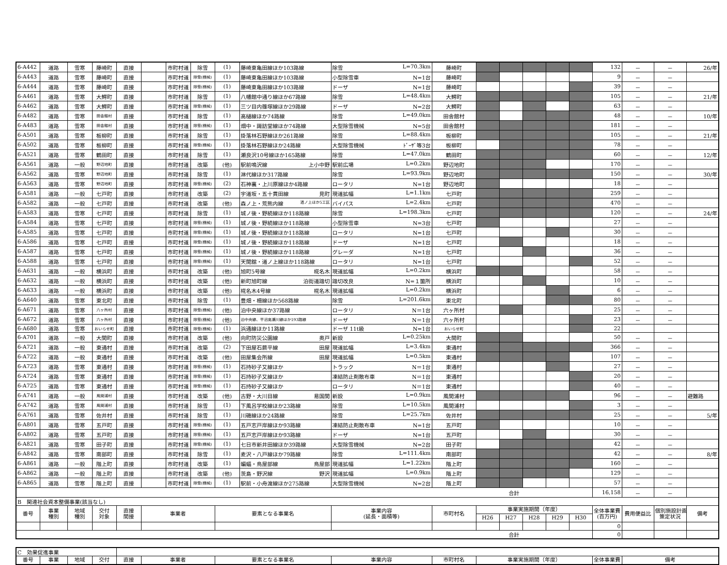| 6-A442 | 道路 | 雪寒 | 藤崎町 | 直接 | | 市町村道 | 除雪 | (1) | 藤崎東亀田線ほか103路線 | 除雪 L=70.3km | 藤崎町 | | | | | | 132 | － | － | 26/年 |
| 6-A443 | 道路 | 雪寒 | 藤崎町 | 直接 | | 市町村道 | 除雪(機械) | (1) | 藤崎東亀田線ほか103路線 | 小型除雪車 N=1台 | 藤崎町 | | | | | | 9 | － | － | |
| 6-A444 | 道路 | 雪寒 | 藤崎町 | 直接 | | 市町村道 | 除雪(機械) | (1) | 藤崎東亀田線ほか103路線 | ドーザ N=1台 | 藤崎町 | | | | | | 39 | － | － | |
| 6-A461 | 道路 | 雪寒 | 大鰐町 | 直接 | | 市町村道 | 除雪 | (1) | 八幡館中通り線ほか67路線 | 除雪 L=48.4km | 大鰐町 | | | | | | 105 | － | － | 21/年 |
| 6-A462 | 道路 | 雪寒 | 大鰐町 | 直接 | | 市町村道 | 除雪(機械) | (1) | 三ツ目内篠塚線ほか29路線 | ドーザ N=2台 | 大鰐町 | | | | | | 63 | － | － | |
| 6-A482 | 道路 | 雪寒 | 田舎館村 | 直接 | | 市町村道 | 除雪 | (1) | 高樋線ほか74路線 | 除雪 L=49.0km | 田舎館村 | | | | | | 48 | － | － | 10/年 |
| 6-A483 | 道路 | 雪寒 | 田舎館村 | 直接 | | 市町村道 | 除雪(機械) | (1) | 畑中・諏訪堂線ほか74路線 | 大型除雪機械 N=5台 | 田舎館村 | | | | | | 181 | － | － | |
| 6-A501 | 道路 | 雪寒 | 板柳町 | 直接 | | 市町村道 | 除雪 | (1) | 掛落林石野線ほか261路線 | 除雪 L=88.4km | 板柳町 | | | | | | 105 | － | － | 21/年 |
| 6-A502 | 道路 | 雪寒 | 板柳町 | 直接 | | 市町村道 | 除雪(機械) | (1) | 掛落林石野線ほか24路線 | 大型除雪機械 ﾄﾞｰｻﾞ等3台 | 板柳町 | | | | | | 78 | － | － | |
| 6-A521 | 道路 | 雪寒 | 鶴田町 | 直接 | | 市町村道 | 除雪 | (1) | 瀬良沢10号線ほか165路線 | 除雪 L=47.0km | 鶴田町 | | | | | | 60 | － | － | 12/年 |
| 6-A561 | 道路 | 一般 | 野辺地町 | 直接 | | 市町村道 | 改築 | (他) | 駅前鳴沢線 上小中野 | 駅前広場 L=0.2km | 野辺地町 | | | | | | 170 | － | － | |
| 6-A562 | 道路 | 雪寒 | 野辺地町 | 直接 | | 市町村道 | 除雪 | (1) | 淋代線ほか317路線 | 除雪 L=93.9km | 野辺地町 | | | | | | 150 | － | － | 30/年 |
| 6-A563 | 道路 | 雪寒 | 野辺地町 | 直接 | | 市町村道 | 除雪(機械) | (2) | 石神裏・上川原線ほか4路線 | ロータリ N=1台 | 野辺地町 | | | | | | 18 | － | － | |
| 6-A581 | 道路 | 一般 | 七戸町 | 直接 | | 市町村道 | 改築 | (2) | 宇道坂・五十貫田線 見町 | 現道拡幅 L=1.1km | 七戸町 | | | | | | 259 | － | － | |
| 6-A582 | 道路 | 一般 | 七戸町 | 直接 | | 市町村道 | 改築 | (他) | 森ノ上・荒熊内線 道ノ上ほか5工区 | バイパス L=2.4km | 七戸町 | | | | | | 470 | － | － | |
| 6-A583 | 道路 | 雪寒 | 七戸町 | 直接 | | 市町村道 | 除雪 | (1) | 城ノ後・野続線ほか118路線 | 除雪 L=198.3km | 七戸町 | | | | | | 120 | － | － | 24/年 |
| 6-A584 | 道路 | 雪寒 | 七戸町 | 直接 | | 市町村道 | 除雪(機械) | (1) | 城ノ後・野続線ほか118路線 | 小型除雪車 N=3台 | 七戸町 | | | | | | 27 | － | － | |
| 6-A585 | 道路 | 雪寒 | 七戸町 | 直接 | | 市町村道 | 除雪(機械) | (1) | 城ノ後・野続線ほか118路線 | ロータリ N=1台 | 七戸町 | | | | | | 30 | － | － | |
| 6-A586 | 道路 | 雪寒 | 七戸町 | 直接 | | 市町村道 | 除雪(機械) | (1) | 城ノ後・野続線ほか118路線 | ドーザ N=1台 | 七戸町 | | | | | | 18 | － | － | |
| 6-A587 | 道路 | 雪寒 | 七戸町 | 直接 | | 市町村道 | 除雪(機械) | (1) | 城ノ後・野続線ほか118路線 | グレーダ N=1台 | 七戸町 | | | | | | 36 | － | － | |
| 6-A588 | 道路 | 雪寒 | 七戸町 | 直接 | | 市町村道 | 除雪(機械) | (1) | 天間舘・道ノ上線ほか118路線 | ロータリ N=1台 | 七戸町 | | | | | | 52 | － | － | |
| 6-A631 | 道路 | 一般 | 横浜町 | 直接 | | 市町村道 | 改築 | (他) | 旭町5号線 椛名木 | 現道拡幅 L=0.2km | 横浜町 | | | | | | 58 | － | － | |
| 6-A632 | 道路 | 一般 | 横浜町 | 直接 | | 市町村道 | 改築 | (他) | 新町旭町線 泊街道踏切 | 踏切改良 N=１箇所 | 横浜町 | | | | | | 10 | － | － | |
| 6-A633 | 道路 | 一般 | 横浜町 | 直接 | | 市町村道 | 改築 | (他) | 椛名木4号線 椛名木 | 現道拡幅 L=0.2km | 横浜町 | | | | | | 6 | － | － | |
| 6-A640 | 道路 | 雪寒 | 東北町 | 直接 | | 市町村道 | 除雪 | (1) | 豊畑・柵線ほか568路線 | 除雪 L=201.6km | 東北町 | | | | | | 80 | － | － | |
| 6-A671 | 道路 | 雪寒 | 六ヶ所村 | 直接 | | 市町村道 | 除雪(機械) | (他) | 泊中央線ほか37路線 | ロータリ N＝1台 | 六ヶ所村 | | | | | | 25 | － | － | |
| 6-A672 | 道路 | 雪寒 | 六ヶ所村 | 直接 | | 市町村道 | 除雪(機械) | (他) | 泊中央線、平沼高瀬川線ほか193路線 | ドーザ N＝1台 | 六ヶ所村 | | | | | | 23 | － | － | |
| 6-A680 | 道路 | 雪寒 | おいらせ町 | 直接 | | 市町村道 | 除雪(機械) | (1) | 浜通線ほか11路線 | ドーザ 11t級 N=1台 | おいらせ町 | | | | | | 22 | | | |
| 6-A701 | 道路 | 一般 | 大間町 | 直接 | | 市町村道 | 改築 | (他) | 向町防災公園線 奥戸 | 新設 L=0.25km | 大間町 | | | | | | 50 | － | － | |
| 6-A721 | 道路 | 一般 | 東通村 | 直接 | | 市町村道 | 改築 | (2) | 下田屋石蕨平線 田屋 | 現道拡幅 L=3.4km | 東通村 | | | | | | 366 | － | － | |
| 6-A722 | 道路 | 一般 | 東通村 | 直接 | | 市町村道 | 改築 | (他) | 田屋集会所線 田屋 | 現道拡幅 L=0.5km | 東通村 | | | | | | 107 | － | － | |
| 6-A723 | 道路 | 雪寒 | 東通村 | 直接 | | 市町村道 | 除雪(機械) | (1) | 石持砂子又線ほか | トラック N＝1台 | 東通村 | | | | | | 27 | － | － | |
| 6-A724 | 道路 | 雪寒 | 東通村 | 直接 | | 市町村道 | 除雪(機械) | (1) | 石持砂子又線ほか | 凍結防止剤散布車 N＝1台 | 東通村 | | | | | | 20 | － | － | |
| 6-A725 | 道路 | 雪寒 | 東通村 | 直接 | | 市町村道 | 除雪(機械) | (1) | 石持砂子又線ほか | ロータリ N＝1台 | 東通村 | | | | | | 40 | － | － | |
| 6-A741 | 道路 | 一般 | 風間浦村 | 直接 | | 市町村道 | 改築 | (他) | 古野・大川目線 易国間 | 新設 L=0.9km | 風間浦村 | | | | | | 96 | － | － | 避難路 |
| 6-A742 | 道路 | 雪寒 | 風間浦村 | 直接 | | 市町村道 | 除雪 | (1) | 下風呂学校線ほか23路線 | 除雪 L=10.5km | 風間浦村 | | | | | | 3 | － | － | |
| 6-A761 | 道路 | 雪寒 | 佐井村 | 直接 | | 市町村道 | 除雪 | (1) | 川磯線ほか24路線 | 除雪 L=25.7km | 佐井村 | | | | | | 25 | － | － | 5/年 |
| 6-A801 | 道路 | 雪寒 | 五戸町 | 直接 | | 市町村道 | 除雪(機械) | (1) | 五戸志戸岸線ほか93路線 | 凍結防止剤散布車 N=1台 | 五戸町 | | | | | | 10 | － | － | |
| 6-A802 | 道路 | 雪寒 | 五戸町 | 直接 | | 市町村道 | 除雪(機械) | (1) | 五戸志戸岸線ほか93路線 | ドーザ N=1台 | 五戸町 | | | | | | 30 | － | － | |
| 6-A821 | 道路 | 雪寒 | 田子町 | 直接 | | 市町村道 | 除雪(機械) | (1) | 七日市新井田線ほか39路線 | 大型除雪機械 N=2台 | 田子町 | | | | | | 42 | － | － | |
| 6-A842 | 道路 | 雪寒 | 南部町 | 直接 | | 市町村道 | 除雪 | (1) | 麦沢・八戸線ほか79路線 | 除雪 L=111.4km | 南部町 | | | | | | 42 | － | － | 8/年 |
| 6-A861 | 道路 | 一般 | 階上町 | 直接 | | 市町村道 | 改築 | (1) | 蝙蝠・鳥屋部線 鳥屋部 | 現道拡幅 L=1.22km | 階上町 | | | | | | 160 | － | － | |
| 6-A862 | 道路 | 一般 | 階上町 | 直接 | | 市町村道 | 改築 | (他) | 茨島・野沢線 野沢 | 現道拡幅 L=0.9km | 階上町 | | | | | | 129 | － | － | |
| 6-A865 | 道路 | 雪寒 | 階上町 | 直接 | | 市町村道 | 除雪(機械) | (1) | 駅前・小舟渡線ほか275路線 | 大型除雪機械 N=2台 | 階上町 | | | | | | 57 | － | － | |
| 合計 | | | | | | | | | | | | | | | | | 16,158 | － | － | |
| B 関連社会資本整備事業(該当なし) | | | | | | | | | | | | | | | | | | | | |
| 番号 | 事業 種別 | 地域 種別 | 交付 対象 | 直接 間接 | 事業者 | | | 要素となる事業名 | | 事業内容 (延長・面積等) | 市町村名 | 事業実施期間（年度） | | | | | 全体事業費 (百万円) | 費用便益比 | 個別施設計画 策定状況 | 備考 |
| | | | | | | | | | | | | H26 | H27 | H28 | H29 | H30 | | | | |
| | | | | | | | | | | | | | | | | | 0 | | | |
| 合計 | | | | | | | | | | | | | | | | | 0 | | | |
| C 効果促進事業 | | | | | | | | | | | |
| 番号 | 事業 | 地域 | 交付 | 直接 | 事業者 | 要素となる事業名 | 事業内容 | 市町村名 | 事業実施期間（年度） | 全体事業費 | 備考 |